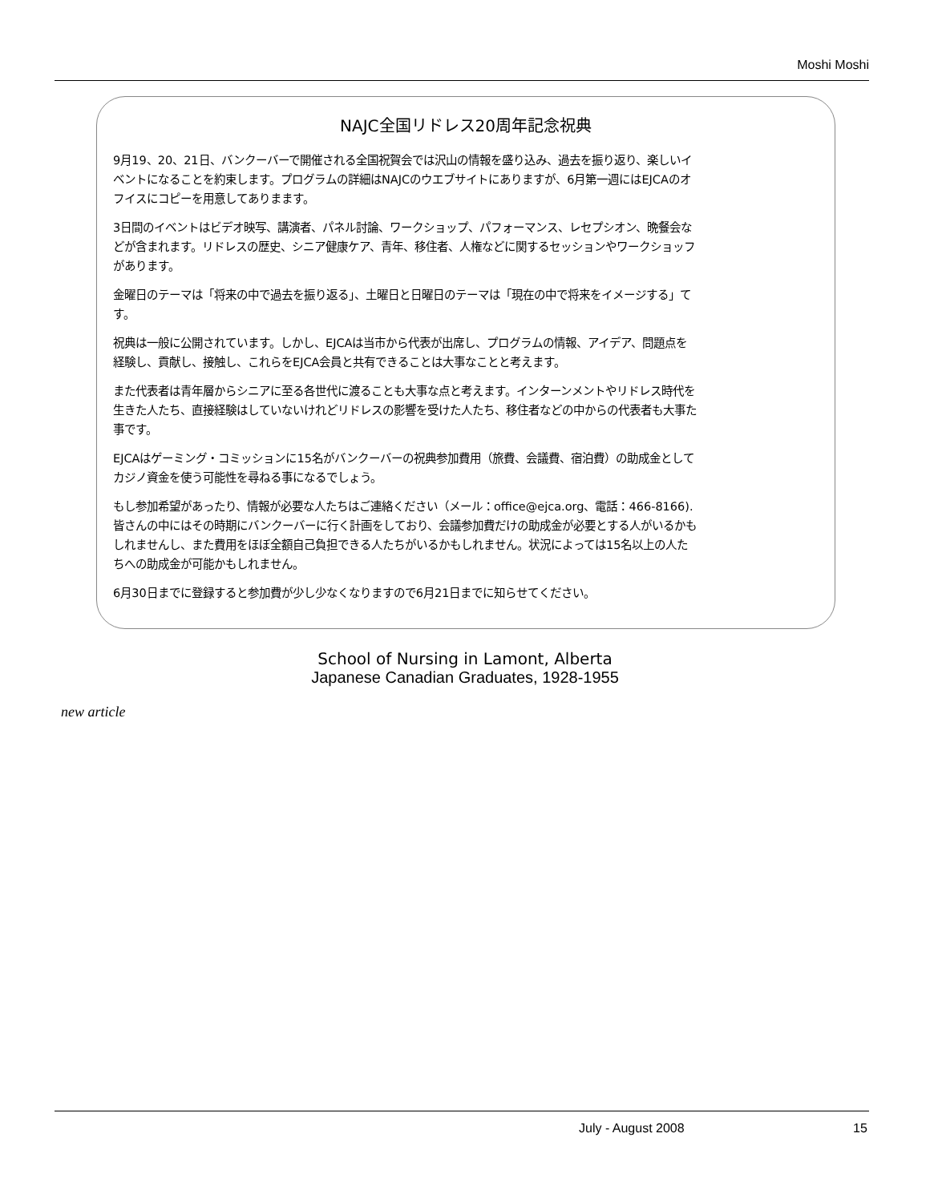Moshi Moshi
NAJC全国リドレス20周年記念祝典
9月19、20、21日、バンクーバーで開催される全国祝賀会では沢山の情報を盛り込み、過去を振り返り、楽しいイ
ベントになることを約束します。プログラムの詳細はNAJCのウエブサイトにありますが、6月第一週にはEJCAのオ
フイスにコピーを用意してありまます。
3日間のイベントはビデオ映写、講演者、パネル討論、ワークショップ、パフォーマンス、レセプシオン、晩餐会な
どが含まれます。リドレスの歴史、シニア健康ケア、青年、移住者、人権などに関するセッションやワークショッフ
があります。
金曜日のテーマは「将来の中で過去を振り返る」、土曜日と日曜日のテーマは「現在の中で将来をイメージする」て
す。
祝典は一般に公開されています。しかし、EJCAは当市から代表が出席し、プログラムの情報、アイデア、問題点を
経験し、貢献し、接触し、これらをEJCA会員と共有できることは大事なことと考えます。
また代表者は青年層からシニアに至る各世代に渡ることも大事な点と考えます。インターンメントやリドレス時代を
生きた人たち、直接経験はしていないけれどリドレスの影響を受けた人たち、移住者などの中からの代表者も大事た
事です。
EJCAはゲーミング・コミッションに15名がバンクーバーの祝典参加費用（旅費、会議費、宿泊費）の助成金として
カジノ資金を使う可能性を尋ねる事になるでしょう。
もし参加希望があったり、情報が必要な人たちはご連絡ください（メール：office@ejca.org、電話：466-8166).
皆さんの中にはその時期にバンクーバーに行く計画をしており、会議参加費だけの助成金が必要とする人がいるかも
しれませんし、また費用をほぼ全額自己負担できる人たちがいるかもしれません。状況によっては15名以上の人た
ちへの助成金が可能かもしれません。
6月30日までに登録すると参加費が少し少なくなりますので6月21日までに知らせてください。
School of Nursing in Lamont, Alberta
Japanese Canadian Graduates, 1928-1955
new article
July - August 2008 15